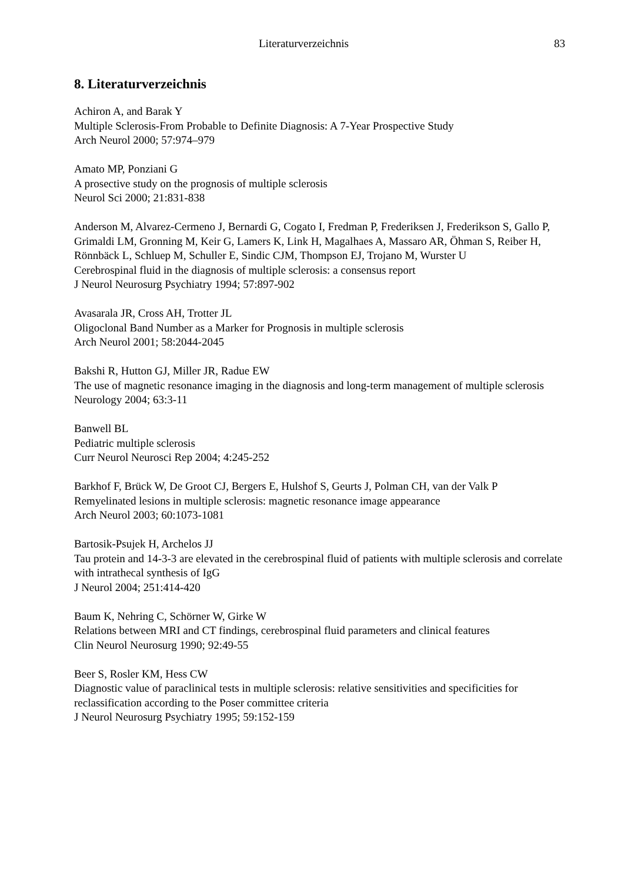Literaturverzeichnis 83
8. Literaturverzeichnis
Achiron A, and Barak Y
Multiple Sclerosis-From Probable to Definite Diagnosis: A 7-Year Prospective Study
Arch Neurol 2000; 57:974–979
Amato MP, Ponziani G
A prosective study on the prognosis of multiple sclerosis
Neurol Sci 2000; 21:831-838
Anderson M, Alvarez-Cermeno J, Bernardi G, Cogato I, Fredman P, Frederiksen J, Frederikson S, Gallo P, Grimaldi LM, Gronning M, Keir G, Lamers K, Link H, Magalhaes A, Massaro AR, Öhman S, Reiber H, Rönnbäck L, Schluep M, Schuller E, Sindic CJM, Thompson EJ, Trojano M, Wurster U
Cerebrospinal fluid in the diagnosis of multiple sclerosis: a consensus report
J Neurol Neurosurg Psychiatry 1994; 57:897-902
Avasarala JR, Cross AH, Trotter JL
Oligoclonal Band Number as a Marker for Prognosis in multiple sclerosis
Arch Neurol 2001; 58:2044-2045
Bakshi R, Hutton GJ, Miller JR, Radue EW
The use of magnetic resonance imaging in the diagnosis and long-term management of multiple sclerosis
Neurology 2004; 63:3-11
Banwell BL
Pediatric multiple sclerosis
Curr Neurol Neurosci Rep 2004; 4:245-252
Barkhof F, Brück W, De Groot CJ, Bergers E, Hulshof S, Geurts J, Polman CH, van der Valk P
Remyelinated lesions in multiple sclerosis: magnetic resonance image appearance
Arch Neurol 2003; 60:1073-1081
Bartosik-Psujek H, Archelos JJ
Tau protein and 14-3-3 are elevated in the cerebrospinal fluid of patients with multiple sclerosis and correlate with intrathecal synthesis of IgG
J Neurol 2004; 251:414-420
Baum K, Nehring C, Schörner W, Girke W
Relations between MRI and CT findings, cerebrospinal fluid parameters and clinical features
Clin Neurol Neurosurg 1990; 92:49-55
Beer S, Rosler KM, Hess CW
Diagnostic value of paraclinical tests in multiple sclerosis: relative sensitivities and specificities for reclassification according to the Poser committee criteria
J Neurol Neurosurg Psychiatry 1995; 59:152-159